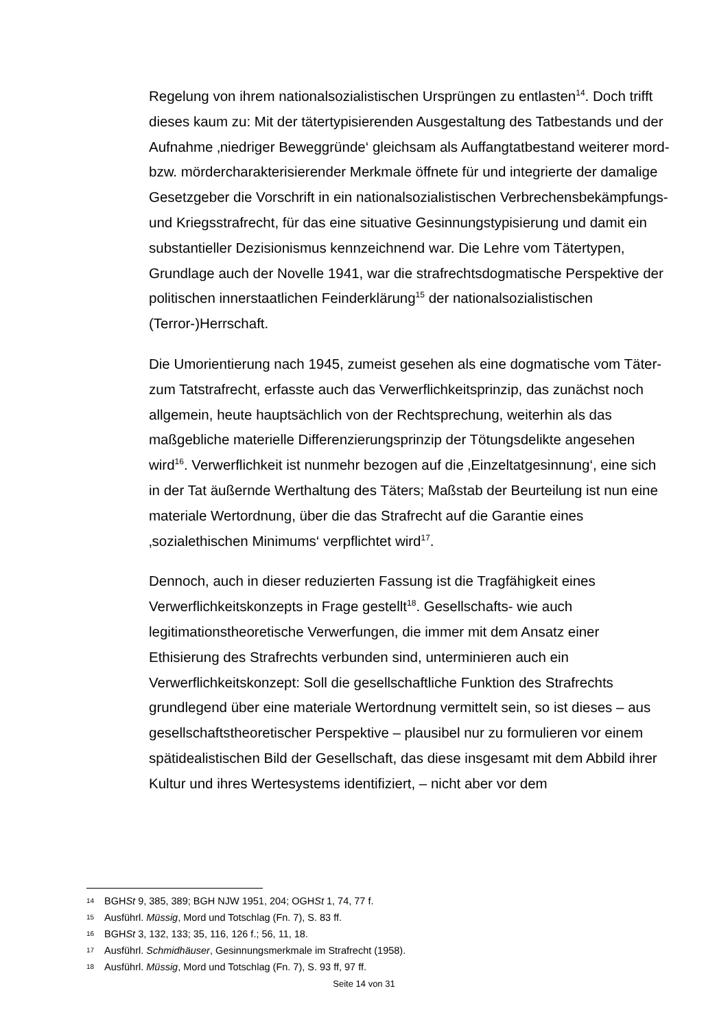Regelung von ihrem nationalsozialistischen Ursprüngen zu entlasten<sup>14</sup>. Doch trifft dieses kaum zu: Mit der tätertypisierenden Ausgestaltung des Tatbestands und der Aufnahme ‚niedriger Beweggründe‘ gleichsam als Auffangtatbestand weiterer mord- bzw. mördercharakterisierender Merkmale öffnete für und integrierte der damalige Gesetzgeber die Vorschrift in ein nationalsozialistischen Verbrechensbekämpfungs- und Kriegsstrafrecht, für das eine situative Gesinnungstypisierung und damit ein substantieller Dezisionismus kennzeichnend war. Die Lehre vom Tätertypen, Grundlage auch der Novelle 1941, war die strafrechtsdogmatische Perspektive der politischen innerstaatlichen Feinderklärung<sup>15</sup> der nationalsozialistischen (Terror-)Herrschaft.
Die Umorientierung nach 1945, zumeist gesehen als eine dogmatische vom Täter- zum Tatstrafrecht, erfasste auch das Verwerflichkeitsprinzip, das zunächst noch allgemein, heute hauptsächlich von der Rechtsprechung, weiterhin als das maßgebliche materielle Differenzierungsprinzip der Tötungsdelikte angesehen wird<sup>16</sup>. Verwerflichkeit ist nunmehr bezogen auf die ‚Einzeltatgesinnung‘, eine sich in der Tat äußernde Werthaltung des Täters; Maßstab der Beurteilung ist nun eine materiale Wertordnung, über die das Strafrecht auf die Garantie eines ‚sozialethischen Minimums‘ verpflichtet wird<sup>17</sup>.
Dennoch, auch in dieser reduzierten Fassung ist die Tragfähigkeit eines Verwerflichkeitskonzepts in Frage gestellt<sup>18</sup>. Gesellschafts- wie auch legitimationstheoretische Verwerfungen, die immer mit dem Ansatz einer Ethisierung des Strafrechts verbunden sind, unterminieren auch ein Verwerflichkeitskonzept: Soll die gesellschaftliche Funktion des Strafrechts grundlegend über eine materiale Wertordnung vermittelt sein, so ist dieses – aus gesellschaftstheoretischer Perspektive – plausibel nur zu formulieren vor einem spätidealistischen Bild der Gesellschaft, das diese insgesamt mit dem Abbild ihrer Kultur und ihres Wertesystems identifiziert, – nicht aber vor dem
14 BGHSt 9, 385, 389; BGH NJW 1951, 204; OGHSt 1, 74, 77 f.
15 Ausführl. Müssig, Mord und Totschlag (Fn. 7), S. 83 ff.
16 BGHSt 3, 132, 133; 35, 116, 126 f.; 56, 11, 18.
17 Ausführl. Schmidhäuser, Gesinnungsmerkmale im Strafrecht (1958).
18 Ausführl. Müssig, Mord und Totschlag (Fn. 7), S. 93 ff, 97 ff.
Seite 14 von 31